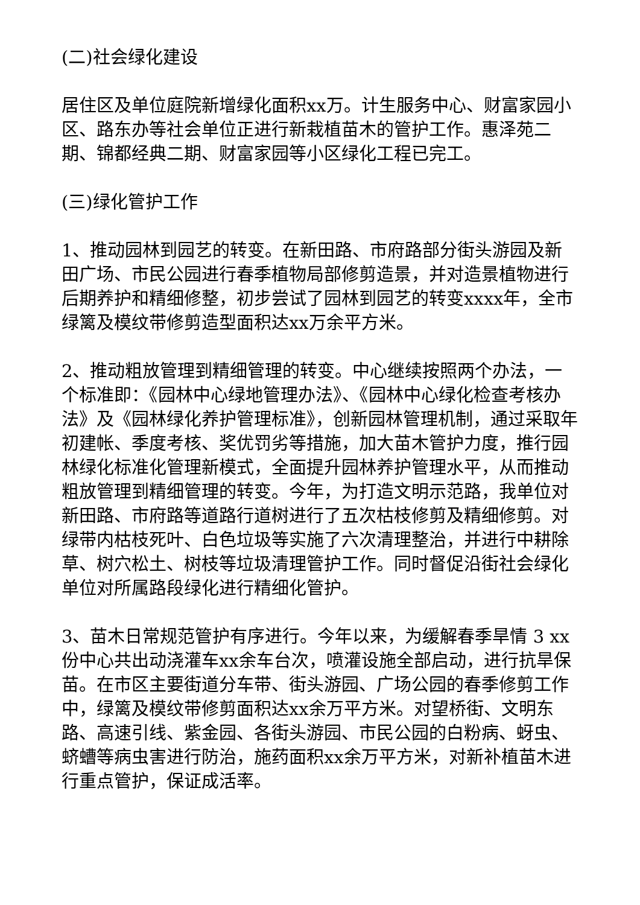(二)社会绿化建设
居住区及单位庭院新增绿化面积xx万。计生服务中心、财富家园小区、路东办等社会单位正进行新栽植苗木的管护工作。惠泽苑二期、锦都经典二期、财富家园等小区绿化工程已完工。
(三)绿化管护工作
1、推动园林到园艺的转变。在新田路、市府路部分街头游园及新田广场、市民公园进行春季植物局部修剪造景，并对造景植物进行后期养护和精细修整，初步尝试了园林到园艺的转变xxxx年，全市绿篱及模纹带修剪造型面积达xx万余平方米。
2、推动粗放管理到精细管理的转变。中心继续按照两个办法，一个标准即：《园林中心绿地管理办法》、《园林中心绿化检查考核办法》及《园林绿化养护管理标准》，创新园林管理机制，通过采取年初建帐、季度考核、奖优罚劣等措施，加大苗木管护力度，推行园林绿化标准化管理新模式，全面提升园林养护管理水平，从而推动粗放管理到精细管理的转变。今年，为打造文明示范路，我单位对新田路、市府路等道路行道树进行了五次枯枝修剪及精细修剪。对绿带内枯枝死叶、白色垃圾等实施了六次清理整治，并进行中耕除草、树穴松土、树枝等垃圾清理管护工作。同时督促沿街社会绿化单位对所属路段绿化进行精细化管护。
3、苗木日常规范管护有序进行。今年以来，为缓解春季旱情 3 xx份中心共出动浇灌车xx余车台次，喷灌设施全部启动，进行抗旱保苗。在市区主要街道分车带、街头游园、广场公园的春季修剪工作中，绿篱及模纹带修剪面积达xx余万平方米。对望桥街、文明东路、高速引线、紫金园、各街头游园、市民公园的白粉病、蚜虫、蛴螬等病虫害进行防治，施药面积xx余万平方米，对新补植苗木进行重点管护，保证成活率。